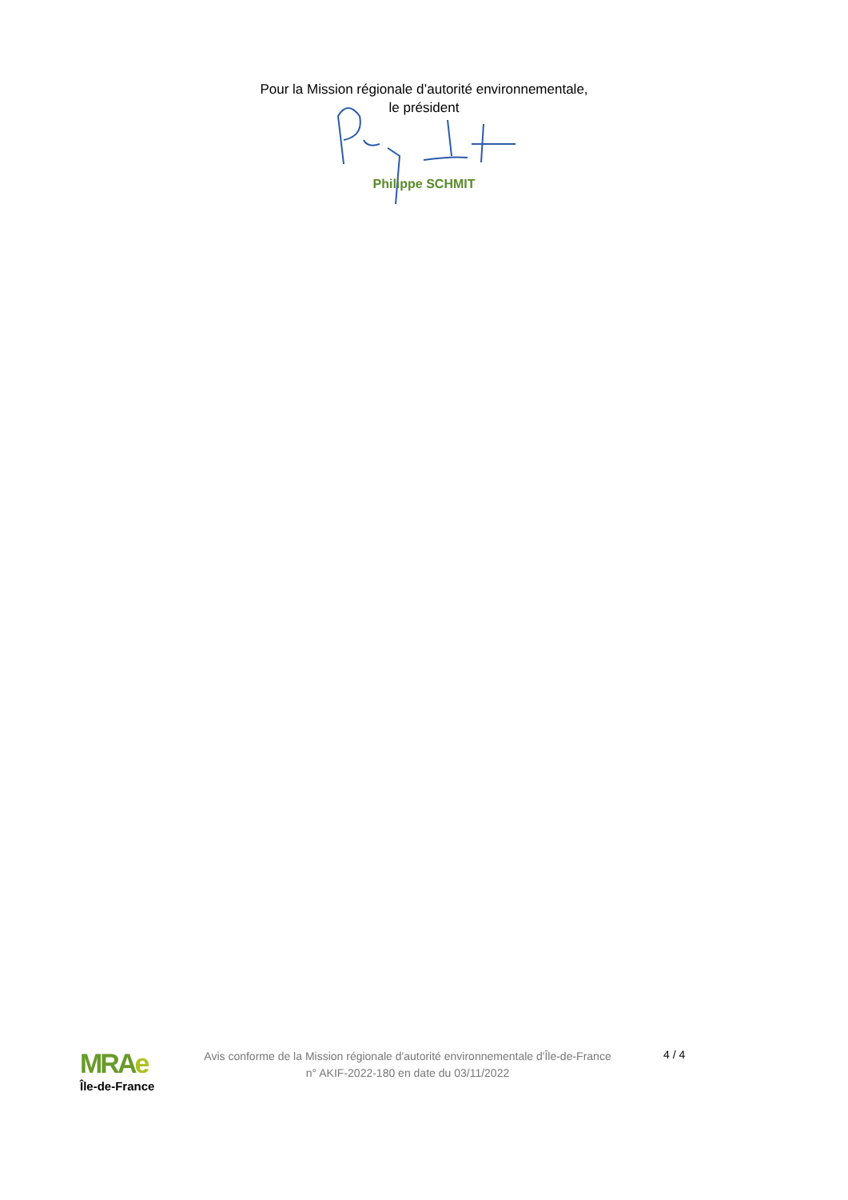Pour la Mission régionale d’autorité environnementale,
le président
Philippe SCHMIT
MRAe
Île-de-France
Avis conforme de la Mission régionale d'autorité environnementale d'Île-de-France
n° AKIF-2022-180 en date du 03/11/2022
4 / 4